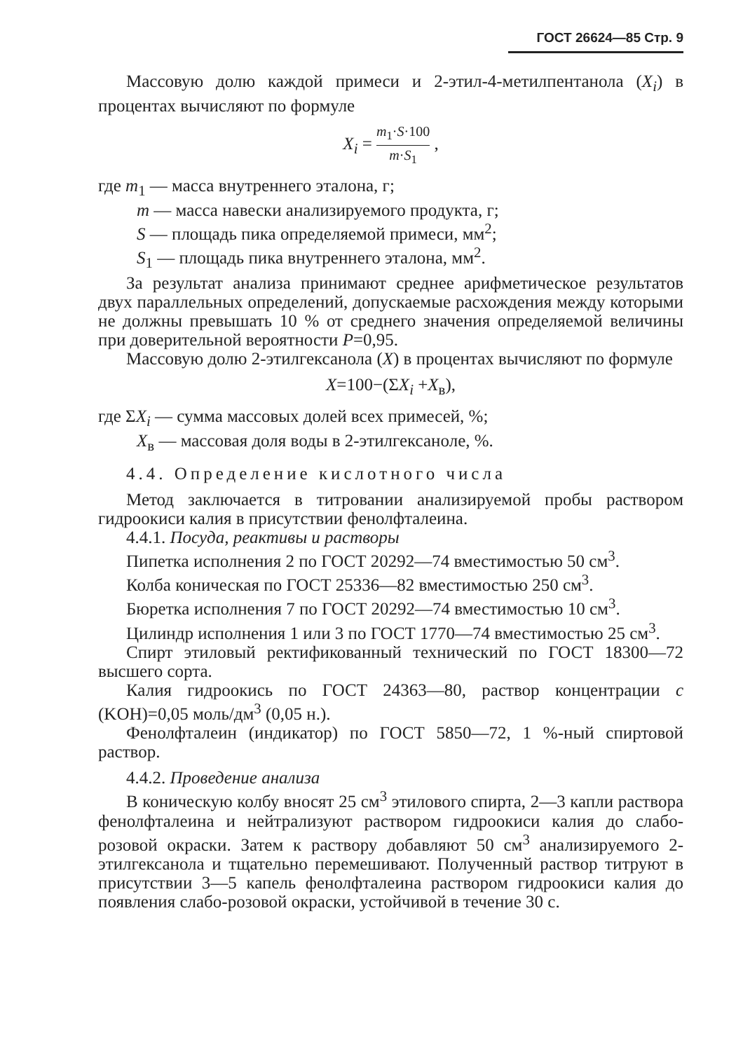ГОСТ 26624—85 Стр. 9
Массовую долю каждой примеси и 2-этил-4-метилпентанола (X<sub>i</sub>) в процентах вычисляют по формуле
X<sub>i</sub> = m<sub>1</sub>·S·100 m·S<sub>1</sub> ,
где m<sub>1</sub> — масса внутреннего эталона, г;
m — масса навески анализируемого продукта, г;
S — площадь пика определяемой примеси, мм<sup>2</sup>;
S<sub>1</sub> — площадь пика внутреннего эталона, мм<sup>2</sup>.
За результат анализа принимают среднее арифметическое результатов двух параллельных определений, допускаемые расхождения между которыми не должны превышать 10 % от среднего значения определяемой величины при доверительной вероятности P=0,95.
Массовую долю 2-этилгексанола (X) в процентах вычисляют по формуле
X=100−(ΣX<sub>i</sub> +X<sub>в</sub>),
где ΣX<sub>i</sub> — сумма массовых долей всех примесей, %;
X<sub>в</sub> — массовая доля воды в 2-этилгексаноле, %.
4.4. Определение кислотного числа
Метод заключается в титровании анализируемой пробы раствором гидроокиси калия в присутствии фенолфталеина.
4.4.1. Посуда, реактивы и растворы
Пипетка исполнения 2 по ГОСТ 20292—74 вместимостью 50 см<sup>3</sup>.
Колба коническая по ГОСТ 25336—82 вместимостью 250 см<sup>3</sup>.
Бюретка исполнения 7 по ГОСТ 20292—74 вместимостью 10 см<sup>3</sup>.
Цилиндр исполнения 1 или 3 по ГОСТ 1770—74 вместимостью 25 см<sup>3</sup>.
Спирт этиловый ректификованный технический по ГОСТ 18300—72 высшего сорта.
Калия гидроокись по ГОСТ 24363—80, раствор концентрации c (KOH)=0,05 моль/дм<sup>3</sup> (0,05 н.).
Фенолфталеин (индикатор) по ГОСТ 5850—72, 1 %-ный спиртовой раствор.
4.4.2. Проведение анализа
В коническую колбу вносят 25 см<sup>3</sup> этилового спирта, 2—3 капли раствора фенолфталеина и нейтрализуют раствором гидроокиси калия до слабо-розовой окраски. Затем к раствору добавляют 50 см<sup>3</sup> анализируемого 2-этилгексанола и тщательно перемешивают. Полученный раствор титруют в присутствии 3—5 капель фенолфталеина раствором гидроокиси калия до появления слабо-розовой окраски, устойчивой в течение 30 с.